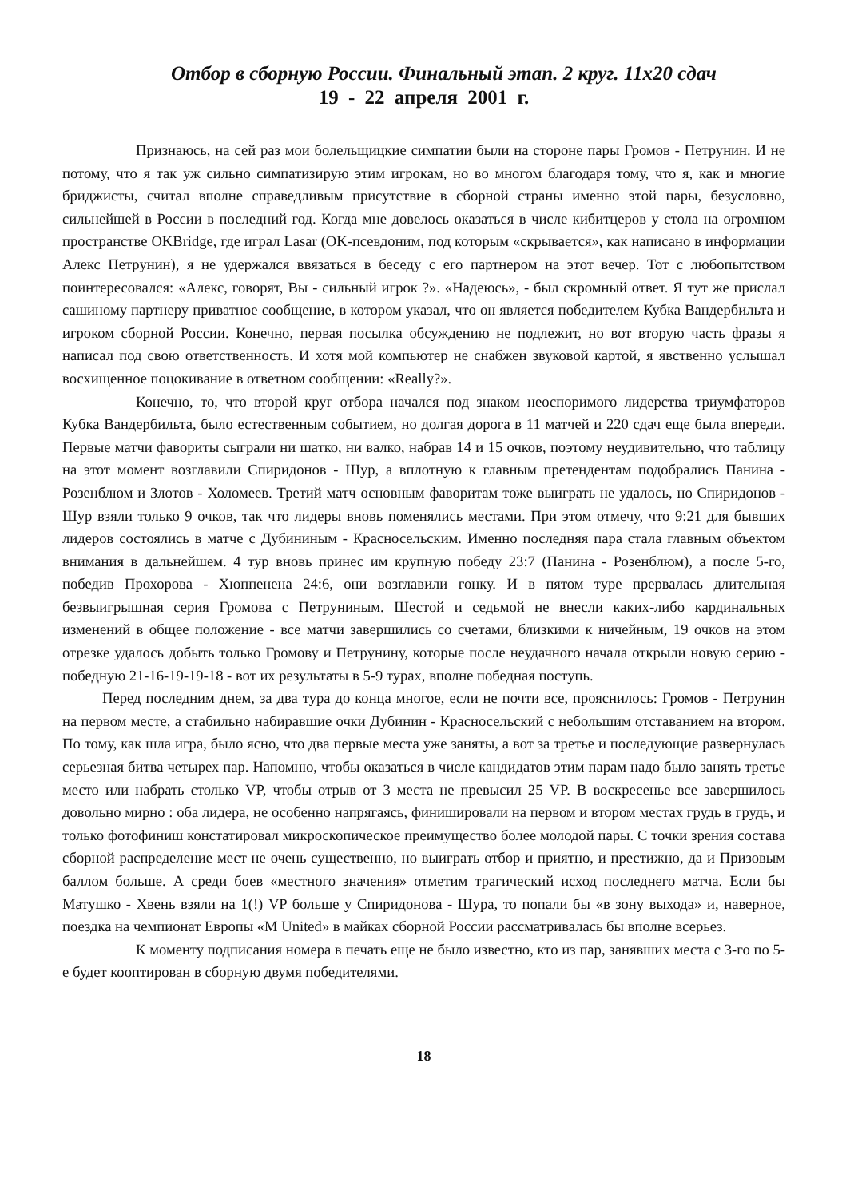Отбор в сборную России. Финальный этап. 2 круг. 11х20 сдач
19 - 22 апреля 2001 г.
Признаюсь, на сей раз мои болельщицкие симпатии были на стороне пары Громов - Петрунин. И не потому, что я так уж сильно симпатизирую этим игрокам, но во многом благодаря тому, что я, как и многие бриджисты, считал вполне справедливым присутствие в сборной страны именно этой пары, безусловно, сильнейшей в России в последний год. Когда мне довелось оказаться в числе кибитцеров у стола на огромном пространстве OKBridge, где играл Lasar (OK-псевдоним, под которым «скрывается», как написано в информации Алекс Петрунин), я не удержался ввязаться в беседу с его партнером на этот вечер. Тот с любопытством поинтересовался: «Алекс, говорят, Вы - сильный игрок ?». «Надеюсь», - был скромный ответ. Я тут же прислал сашиному партнеру приватное сообщение, в котором указал, что он является победителем Кубка Вандербильта и игроком сборной России. Конечно, первая посылка обсуждению не подлежит, но вот вторую часть фразы я написал под свою ответственность. И хотя мой компьютер не снабжен звуковой картой, я явственно услышал восхищенное поцокивание в ответном сообщении: «Really?».
Конечно, то, что второй круг отбора начался под знаком неоспоримого лидерства триумфаторов Кубка Вандербильта, было естественным событием, но долгая дорога в 11 матчей и 220 сдач еще была впереди. Первые матчи фавориты сыграли ни шатко, ни валко, набрав 14 и 15 очков, поэтому неудивительно, что таблицу на этот момент возглавили Спиридонов - Шур, а вплотную к главным претендентам подобрались Панина - Розенблюм и Злотов - Холомеев. Третий матч основным фаворитам тоже выиграть не удалось, но Спиридонов - Шур взяли только 9 очков, так что лидеры вновь поменялись местами. При этом отмечу, что 9:21 для бывших лидеров состоялись в матче с Дубининым - Красносельским. Именно последняя пара стала главным объектом внимания в дальнейшем. 4 тур вновь принес им крупную победу 23:7 (Панина - Розенблюм), а после 5-го, победив Прохорова - Хюппенена 24:6, они возглавили гонку. И в пятом туре прервалась длительная безвыигрышная серия Громова с Петруниным. Шестой и седьмой не внесли каких-либо кардинальных изменений в общее положение - все матчи завершились со счетами, близкими к ничейным, 19 очков на этом отрезке удалось добыть только Громову и Петрунину, которые после неудачного начала открыли новую серию - победную 21-16-19-19-18 - вот их результаты в 5-9 турах, вполне победная поступь.
Перед последним днем, за два тура до конца многое, если не почти все, прояснилось: Громов - Петрунин на первом месте, а стабильно набиравшие очки Дубинин - Красносельский с небольшим отставанием на втором. По тому, как шла игра, было ясно, что два первые места уже заняты, а вот за третье и последующие развернулась серьезная битва четырех пар. Напомню, чтобы оказаться в числе кандидатов этим парам надо было занять третье место или набрать столько VP, чтобы отрыв от 3 места не превысил 25 VP. В воскресенье все завершилось довольно мирно : оба лидера, не особенно напрягаясь, финишировали на первом и втором местах грудь в грудь, и только фотофиниш констатировал микроскопическое преимущество более молодой пары. С точки зрения состава сборной распределение мест не очень существенно, но выиграть отбор и приятно, и престижно, да и Призовым баллом больше. А среди боев «местного значения» отметим трагический исход последнего матча. Если бы Матушко - Хвень взяли на 1(!) VP больше у Спиридонова - Шура, то попали бы «в зону выхода» и, наверное, поездка на чемпионат Европы «M United» в майках сборной России рассматривалась бы вполне всерьез.
К моменту подписания номера в печать еще не было известно, кто из пар, занявших места с 3-го по 5-е будет кооптирован в сборную двумя победителями.
18